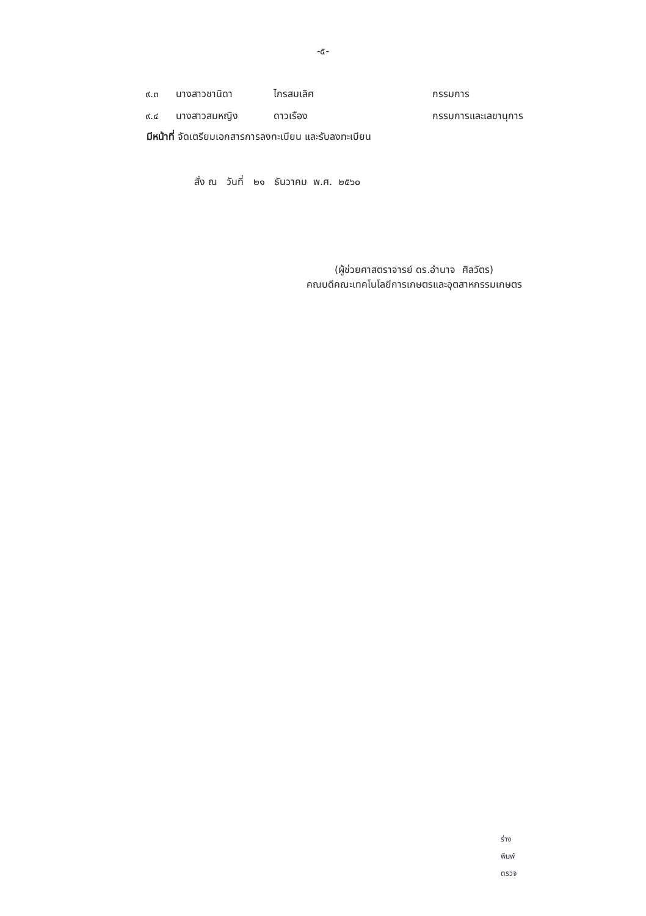-๕-
| ๙.๓ | นางสาวชานิดา | ไกรสมเลิศ | กรรมการ |
| ๙.๔ | นางสาวสมหญิง | ดาวเรือง | กรรมการและเลขานุการ |
มีหน้าที่ จัดเตรียมเอกสารการลงทะเบียน และรับลงทะเบียน
สั่ง ณ วันที่ ๒๑ ธันวาคม พ.ศ. ๒๕๖๐
(ผู้ช่วยศาสตราจารย์ ดร.อำนาจ ศิลวัตร)
คณบดีคณะเทคโนโลยีการเกษตรและอุตสาหกรรมเกษตร
ร่าง
พิมพ์
ตรวจ